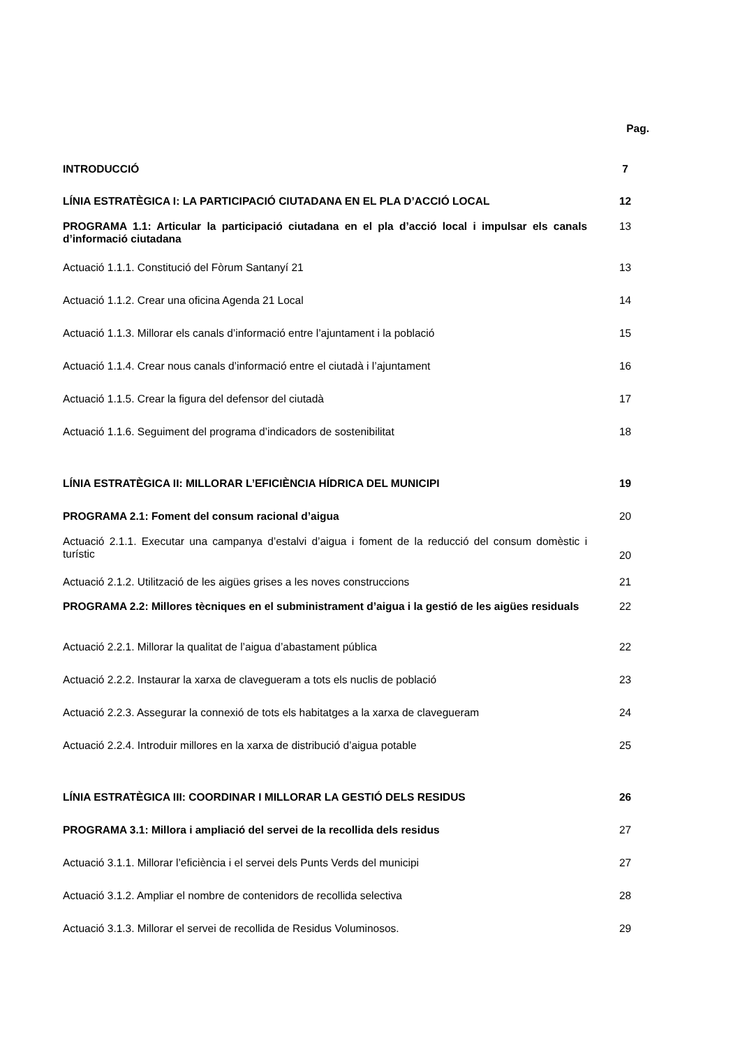| | Pag. |
| INTRODUCCIÓ | 7 |
| LÍNIA ESTRATÈGICA I: LA PARTICIPACIÓ CIUTADANA EN EL PLA D’ACCIÓ LOCAL | 12 |
| PROGRAMA 1.1: Articular la participació ciutadana en el pla d’acció local i impulsar els canals d’informació ciutadana | 13 |
| Actuació 1.1.1. Constitució del Fòrum Santanyí 21 | 13 |
| Actuació 1.1.2. Crear una oficina Agenda 21 Local | 14 |
| Actuació 1.1.3. Millorar els canals d’informació entre l’ajuntament i la població | 15 |
| Actuació 1.1.4. Crear nous canals d’informació entre el ciutadà i l’ajuntament | 16 |
| Actuació 1.1.5. Crear la figura del defensor del ciutadà | 17 |
| Actuació 1.1.6. Seguiment del programa d’indicadors de sostenibilitat | 18 |
| LÍNIA ESTRATÈGICA II: MILLORAR L’EFICIÈNCIA HÍDRICA DEL MUNICIPI | 19 |
| PROGRAMA 2.1: Foment del consum racional d’aigua | 20 |
| Actuació 2.1.1. Executar una campanya d’estalvi d’aigua i foment de la reducció del consum domèstic i turístic | 20 |
| Actuació 2.1.2. Utilització de les aigües grises a les noves construccions | 21 |
| PROGRAMA 2.2: Millores tècniques en el subministrament d’aigua i la gestió de les aigües residuals | 22 |
| Actuació 2.2.1. Millorar la qualitat de l’aigua d’abastament pública | 22 |
| Actuació 2.2.2. Instaurar la xarxa de clavegueram a tots els nuclis de població | 23 |
| Actuació 2.2.3. Assegurar la connexió de tots els habitatges a la xarxa de clavegueram | 24 |
| Actuació 2.2.4. Introduir millores en la xarxa de distribució d’aigua potable | 25 |
| LÍNIA ESTRATÈGICA III: COORDINAR I MILLORAR LA GESTIÓ DELS RESIDUS | 26 |
| PROGRAMA 3.1: Millora i ampliació del servei de la recollida dels residus | 27 |
| Actuació 3.1.1. Millorar l’eficiència i el servei dels Punts Verds del municipi | 27 |
| Actuació 3.1.2. Ampliar el nombre de contenidors de recollida selectiva | 28 |
| Actuació 3.1.3. Millorar el servei de recollida de Residus Voluminosos. | 29 |